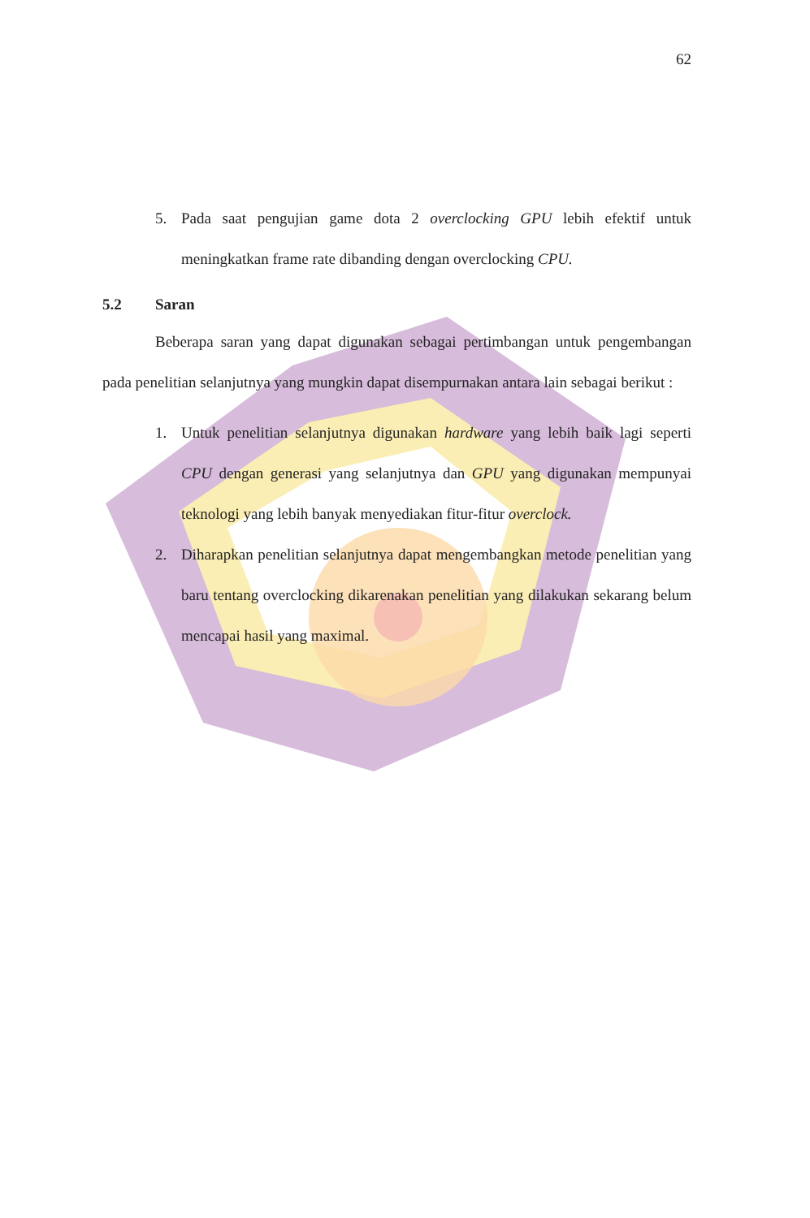62
5. Pada saat pengujian game dota 2 overclocking GPU lebih efektif untuk meningkatkan frame rate dibanding dengan overclocking CPU.
5.2 Saran
Beberapa saran yang dapat digunakan sebagai pertimbangan untuk pengembangan pada penelitian selanjutnya yang mungkin dapat disempurnakan antara lain sebagai berikut :
1. Untuk penelitian selanjutnya digunakan hardware yang lebih baik lagi seperti CPU dengan generasi yang selanjutnya dan GPU yang digunakan mempunyai teknologi yang lebih banyak menyediakan fitur-fitur overclock.
2. Diharapkan penelitian selanjutnya dapat mengembangkan metode penelitian yang baru tentang overclocking dikarenakan penelitian yang dilakukan sekarang belum mencapai hasil yang maximal.